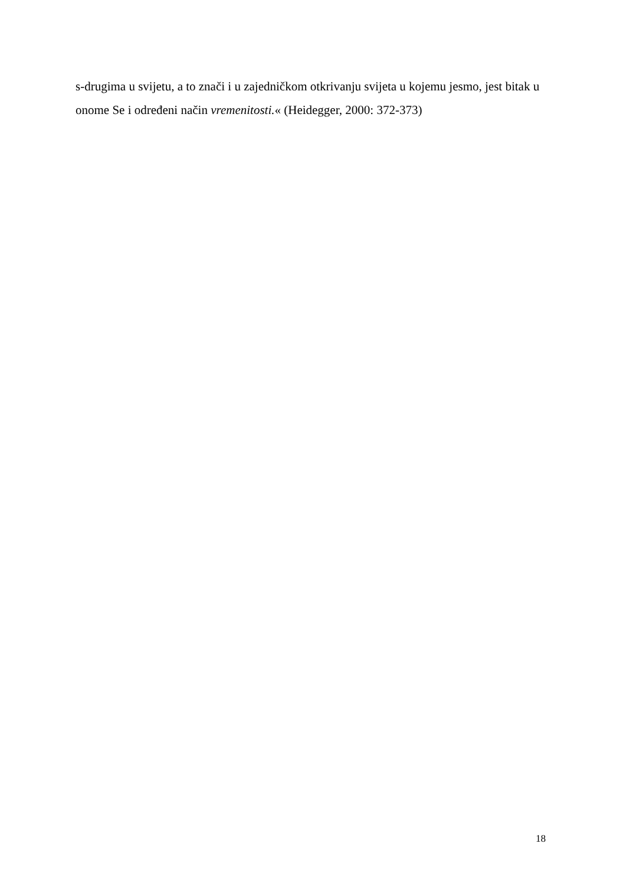s-drugima u svijetu, a to znači i u zajedničkom otkrivanju svijeta u kojemu jesmo, jest bitak u onome Se i određeni način vremenitosti.« (Heidegger, 2000: 372-373)
18